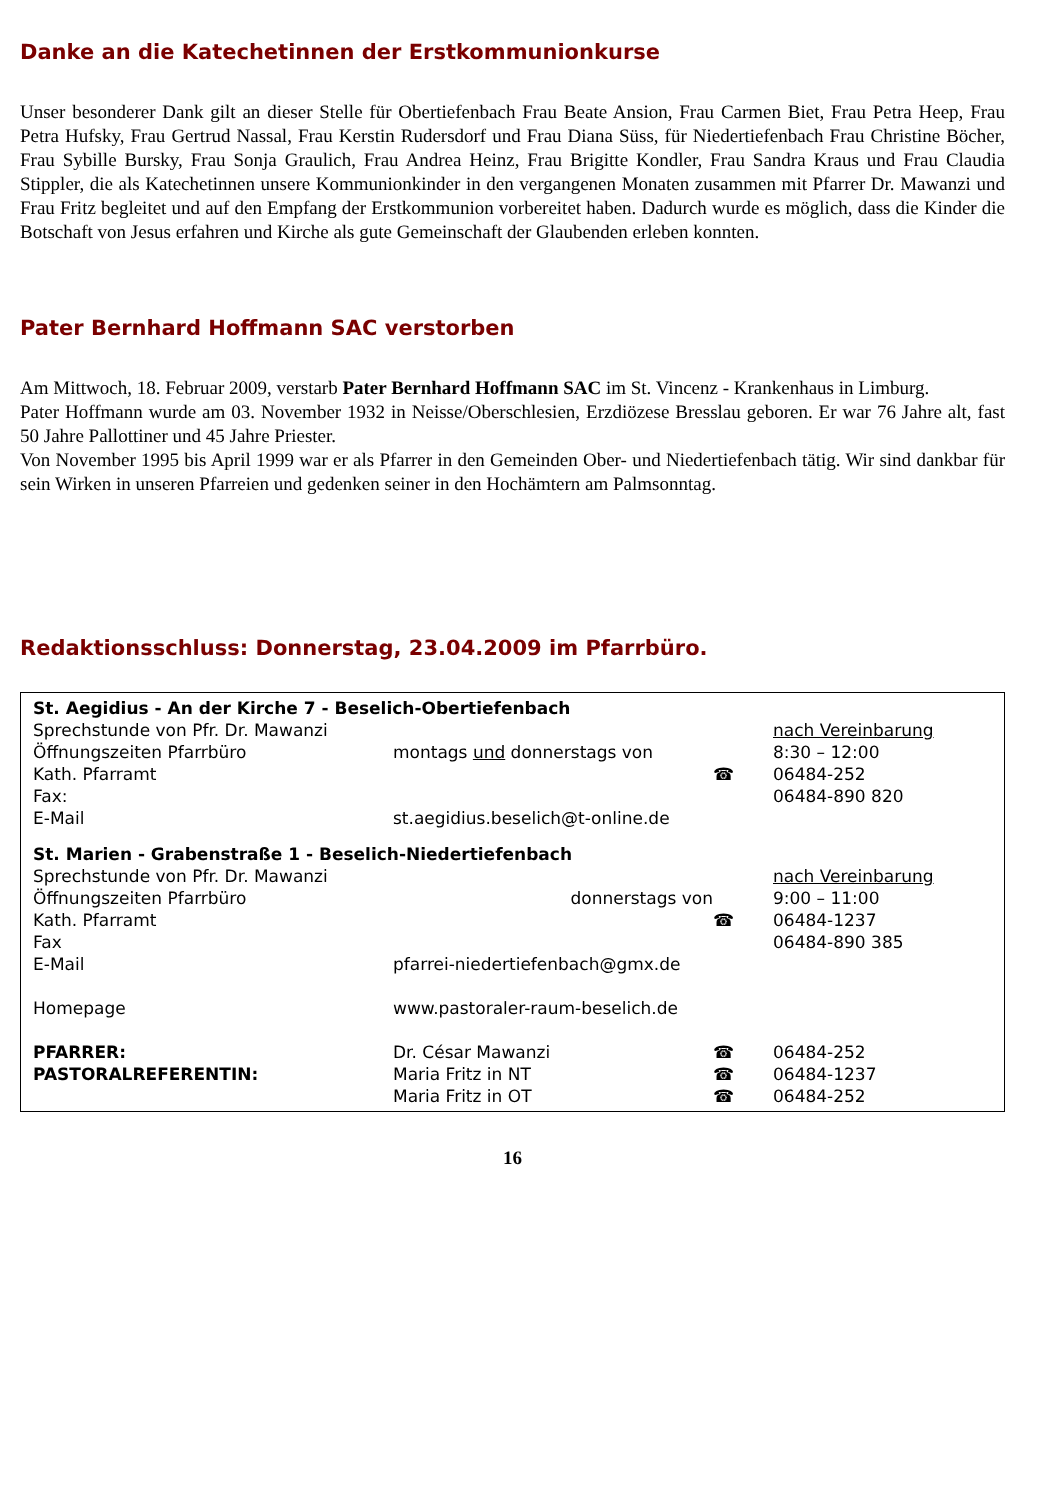Danke an die Katechetinnen der Erstkommunionkurse
Unser besonderer Dank gilt an dieser Stelle für Obertiefenbach Frau Beate Ansion, Frau Carmen Biet, Frau Petra Heep, Frau Petra Hufsky, Frau Gertrud Nassal, Frau Kerstin Rudersdorf und Frau Diana Süss, für Niedertiefenbach Frau Christine Böcher, Frau Sybille Bursky, Frau Sonja Graulich, Frau Andrea Heinz, Frau Brigitte Kondler, Frau Sandra Kraus und Frau Claudia Stippler, die als Katechetinnen unsere Kommunionkinder in den vergangenen Monaten zusammen mit Pfarrer Dr. Mawanzi und Frau Fritz begleitet und auf den Empfang der Erstkommunion vorbereitet haben. Dadurch wurde es möglich, dass die Kinder die Botschaft von Jesus erfahren und Kirche als gute Gemeinschaft der Glaubenden erleben konnten.
Pater Bernhard Hoffmann SAC verstorben
Am Mittwoch, 18. Februar 2009, verstarb Pater Bernhard Hoffmann SAC im St. Vincenz - Krankenhaus in Limburg.
Pater Hoffmann wurde am 03. November 1932 in Neisse/Oberschlesien, Erzdiözese Bresslau geboren. Er war 76 Jahre alt, fast 50 Jahre Pallottiner und 45 Jahre Priester.
Von November 1995 bis April 1999 war er als Pfarrer in den Gemeinden Ober- und Niedertiefenbach tätig. Wir sind dankbar für sein Wirken in unseren Pfarreien und gedenken seiner in den Hochämtern am Palmsonntag.
Redaktionsschluss: Donnerstag, 23.04.2009 im Pfarrbüro.
| St. Aegidius - An der Kirche 7 - Beselich-Obertiefenbach | | | |
| Sprechstunde von Pfr. Dr. Mawanzi | | | nach Vereinbarung |
| Öffnungszeiten Pfarrbüro | montags und donnerstags von | | 8:30 – 12:00 |
| Kath. Pfarramt | | ☎ | 06484-252 |
| Fax: | | | 06484-890 820 |
| E-Mail | st.aegidius.beselich@t-online.de | | |
| St. Marien - Grabenstraße 1 - Beselich-Niedertiefenbach | | | |
| Sprechstunde von Pfr. Dr. Mawanzi | | | nach Vereinbarung |
| Öffnungszeiten Pfarrbüro | donnerstags von | | 9:00 – 11:00 |
| Kath. Pfarramt | | ☎ | 06484-1237 |
| Fax | | | 06484-890 385 |
| E-Mail | pfarrei-niedertiefenbach@gmx.de | | |
| Homepage | www.pastoraler-raum-beselich.de | | |
| PFARRER: | Dr. César Mawanzi | ☎ | 06484-252 |
| PASTORALREFERENTIN: | Maria Fritz in NT | ☎ | 06484-1237 |
| | Maria Fritz in OT | ☎ | 06484-252 |
16